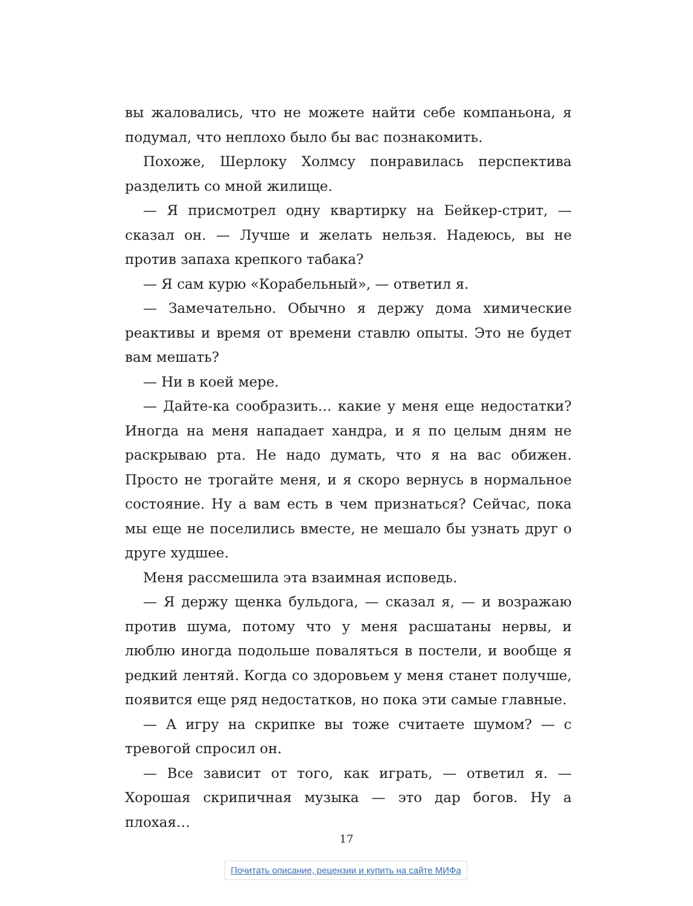вы жаловались, что не можете найти себе компаньона, я подумал, что неплохо было бы вас познакомить.
Похоже, Шерлоку Холмсу понравилась перспектива разделить со мной жилище.
— Я присмотрел одну квартирку на Бейкер-стрит, — сказал он. — Лучше и желать нельзя. Надеюсь, вы не против запаха крепкого табака?
— Я сам курю «Корабельный», — ответил я.
— Замечательно. Обычно я держу дома химические реактивы и время от времени ставлю опыты. Это не будет вам мешать?
— Ни в коей мере.
— Дайте-ка сообразить… какие у меня еще недостатки? Иногда на меня нападает хандра, и я по целым дням не раскрываю рта. Не надо думать, что я на вас обижен. Просто не трогайте меня, и я скоро вернусь в нормальное состояние. Ну а вам есть в чем признаться? Сейчас, пока мы еще не поселились вместе, не мешало бы узнать друг о друге худшее.
Меня рассмешила эта взаимная исповедь.
— Я держу щенка бульдога, — сказал я, — и возражаю против шума, потому что у меня расшатаны нервы, и люблю иногда подольше поваляться в постели, и вообще я редкий лентяй. Когда со здоровьем у меня станет получше, появится еще ряд недостатков, но пока эти самые главные.
— А игру на скрипке вы тоже считаете шумом? — с тревогой спросил он.
— Все зависит от того, как играть, — ответил я. — Хорошая скрипичная музыка — это дар богов. Ну а плохая…
17
Почитать описание, рецензии и купить на сайте МИФа